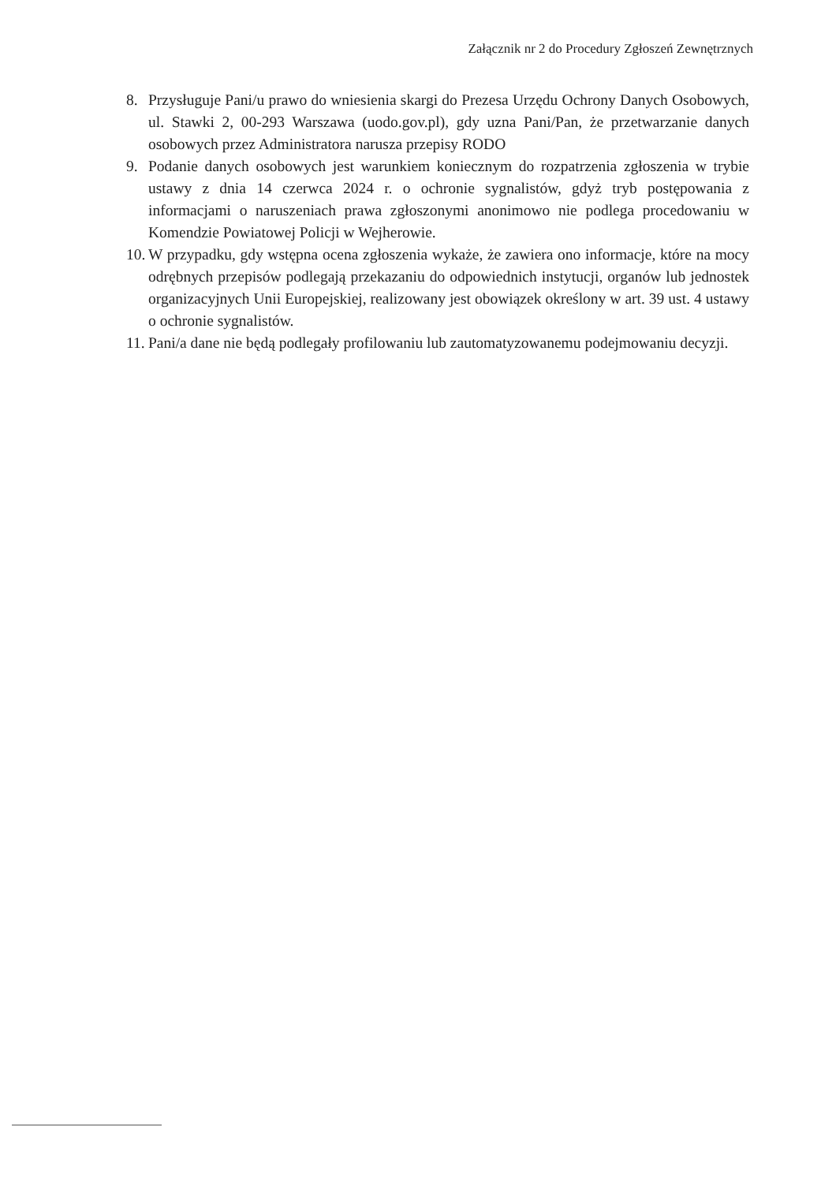Załącznik nr 2 do Procedury Zgłoszeń Zewnętrznych
8. Przysługuje Pani/u prawo do wniesienia skargi do Prezesa Urzędu Ochrony Danych Osobowych, ul. Stawki 2, 00-293 Warszawa (uodo.gov.pl), gdy uzna Pani/Pan, że przetwarzanie danych osobowych przez Administratora narusza przepisy RODO
9. Podanie danych osobowych jest warunkiem koniecznym do rozpatrzenia zgłoszenia w trybie ustawy z dnia 14 czerwca 2024 r. o ochronie sygnalistów, gdyż tryb postępowania z informacjami o naruszeniach prawa zgłoszonymi anonimowo nie podlega procedowaniu w Komendzie Powiatowej Policji w Wejherowie.
10.
W przypadku, gdy wstępna ocena zgłoszenia wykaże, że zawiera ono informacje, które na mocy odrębnych przepisów podlegają przekazaniu do odpowiednich instytucji, organów lub jednostek organizacyjnych Unii Europejskiej, realizowany jest obowiązek określony w art. 39 ust. 4 ustawy o ochronie sygnalistów.
11.
Pani/a dane nie będą podlegały profilowaniu lub zautomatyzowanemu podejmowaniu decyzji.